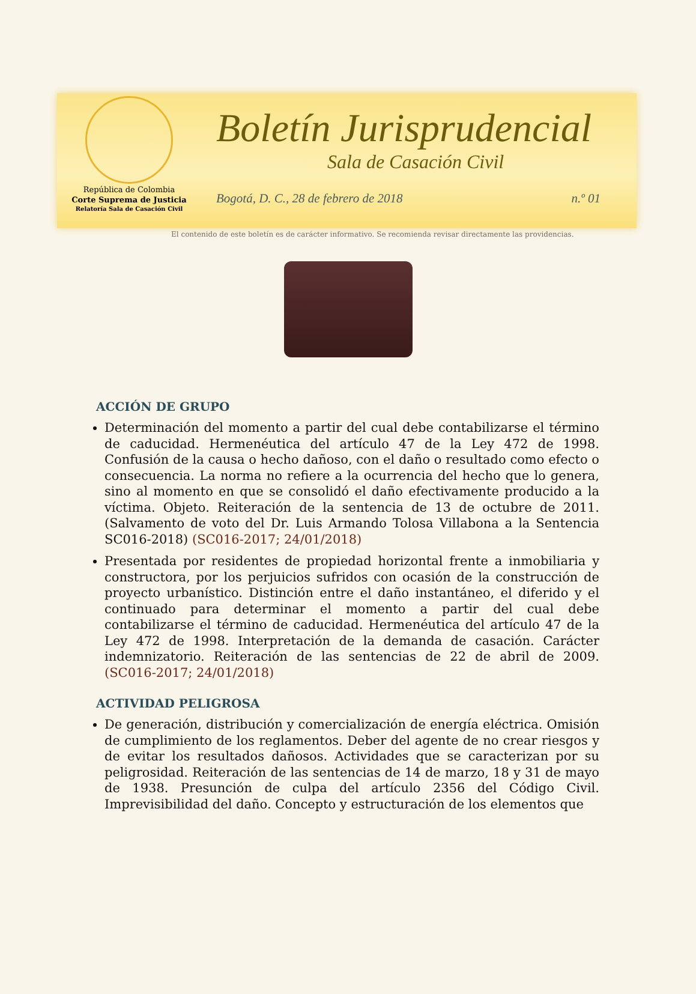República de Colombia
Corte Suprema de Justicia
Relatoría Sala de Casación Civil
Boletín Jurisprudencial
Sala de Casación Civil
Bogotá, D. C., 28 de febrero de 2018 n.º 01
El contenido de este boletín es de carácter informativo. Se recomienda revisar directamente las providencias.
ACCIÓN DE GRUPO
Determinación del momento a partir del cual debe contabilizarse el término de caducidad. Hermenéutica del artículo 47 de la Ley 472 de 1998. Confusión de la causa o hecho dañoso, con el daño o resultado como efecto o consecuencia. La norma no refiere a la ocurrencia del hecho que lo genera, sino al momento en que se consolidó el daño efectivamente producido a la víctima. Objeto. Reiteración de la sentencia de 13 de octubre de 2011. (Salvamento de voto del Dr. Luis Armando Tolosa Villabona a la Sentencia SC016-2018) (SC016-2017; 24/01/2018)
Presentada por residentes de propiedad horizontal frente a inmobiliaria y constructora, por los perjuicios sufridos con ocasión de la construcción de proyecto urbanístico. Distinción entre el daño instantáneo, el diferido y el continuado para determinar el momento a partir del cual debe contabilizarse el término de caducidad. Hermenéutica del artículo 47 de la Ley 472 de 1998. Interpretación de la demanda de casación. Carácter indemnizatorio. Reiteración de las sentencias de 22 de abril de 2009. (SC016-2017; 24/01/2018)
ACTIVIDAD PELIGROSA
De generación, distribución y comercialización de energía eléctrica. Omisión de cumplimiento de los reglamentos. Deber del agente de no crear riesgos y de evitar los resultados dañosos. Actividades que se caracterizan por su peligrosidad. Reiteración de las sentencias de 14 de marzo, 18 y 31 de mayo de 1938. Presunción de culpa del artículo 2356 del Código Civil. Imprevisibilidad del daño. Concepto y estructuración de los elementos que